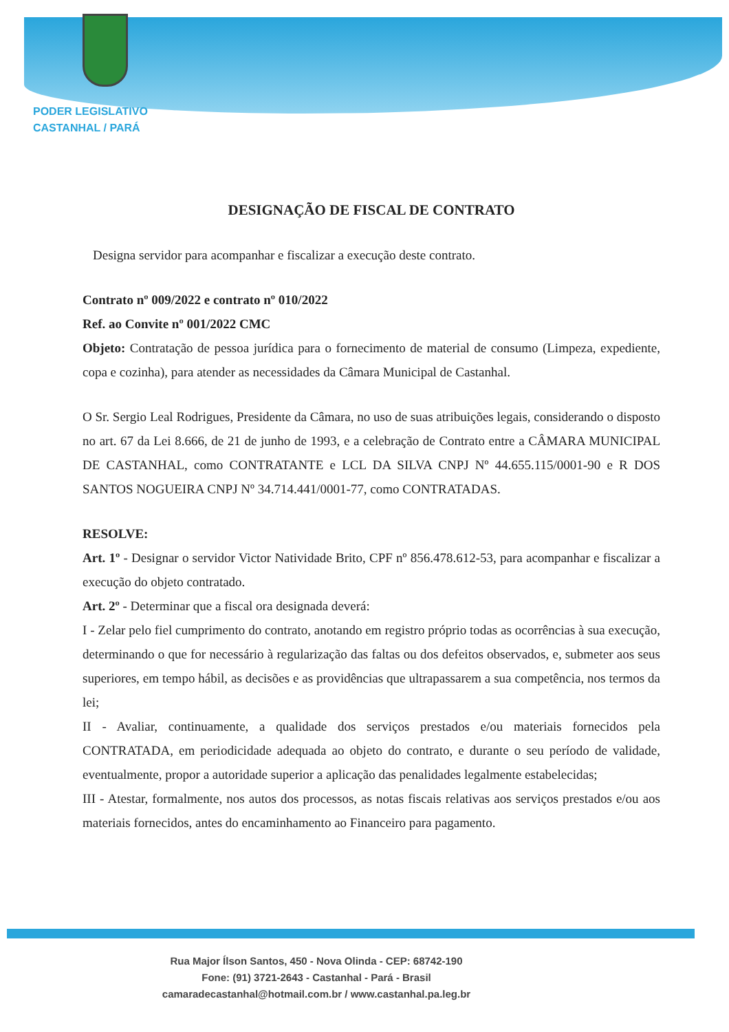PODER LEGISLATIVO
CASTANHAL / PARÁ
DESIGNAÇÃO DE FISCAL DE CONTRATO
Designa servidor para acompanhar e fiscalizar a execução deste contrato.
Contrato nº 009/2022 e contrato nº 010/2022
Ref. ao Convite nº 001/2022 CMC
Objeto: Contratação de pessoa jurídica para o fornecimento de material de consumo (Limpeza, expediente, copa e cozinha), para atender as necessidades da Câmara Municipal de Castanhal.
O Sr. Sergio Leal Rodrigues, Presidente da Câmara, no uso de suas atribuições legais, considerando o disposto no art. 67 da Lei 8.666, de 21 de junho de 1993, e a celebração de Contrato entre a CÂMARA MUNICIPAL DE CASTANHAL, como CONTRATANTE e LCL DA SILVA CNPJ Nº 44.655.115/0001-90 e R DOS SANTOS NOGUEIRA CNPJ Nº 34.714.441/0001-77, como CONTRATADAS.
RESOLVE:
Art. 1º - Designar o servidor Victor Natividade Brito, CPF nº 856.478.612-53, para acompanhar e fiscalizar a execução do objeto contratado.
Art. 2º - Determinar que a fiscal ora designada deverá:
I - Zelar pelo fiel cumprimento do contrato, anotando em registro próprio todas as ocorrências à sua execução, determinando o que for necessário à regularização das faltas ou dos defeitos observados, e, submeter aos seus superiores, em tempo hábil, as decisões e as providências que ultrapassarem a sua competência, nos termos da lei;
II - Avaliar, continuamente, a qualidade dos serviços prestados e/ou materiais fornecidos pela CONTRATADA, em periodicidade adequada ao objeto do contrato, e durante o seu período de validade, eventualmente, propor a autoridade superior a aplicação das penalidades legalmente estabelecidas;
III - Atestar, formalmente, nos autos dos processos, as notas fiscais relativas aos serviços prestados e/ou aos materiais fornecidos, antes do encaminhamento ao Financeiro para pagamento.
Rua Major Ílson Santos, 450 - Nova Olinda - CEP: 68742-190
Fone: (91) 3721-2643 - Castanhal - Pará - Brasil
camaradecastanhal@hotmail.com.br / www.castanhal.pa.leg.br